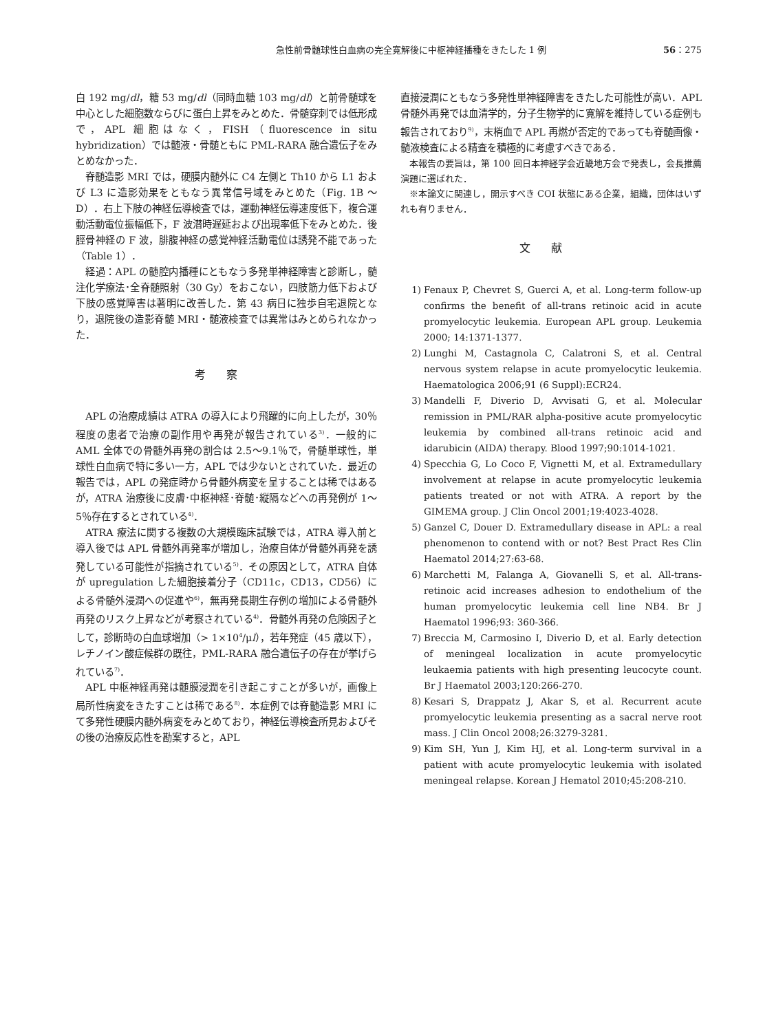急性前骨髄球性白血病の完全寛解後に中枢神経播種をきたした 1 例 56：275
白 192 mg/dl，糖 53 mg/dl（同時血糖 103 mg/dl）と前骨髄球を中心とした細胞数ならびに蛋白上昇をみとめた．骨髄穿刺では低形成で，APL 細胞はなく，FISH（fluorescence in situ hybridization）では髄液・骨髄ともに PML-RARA 融合遺伝子をみとめなかった．
脊髄造影 MRI では，硬膜内髄外に C4 左側と Th10 から L1 および L3 に造影効果をともなう異常信号域をみとめた（Fig. 1B ～D）．右上下肢の神経伝導検査では，運動神経伝導速度低下，複合運動活動電位振幅低下，F 波潜時遅延および出現率低下をみとめた．後脛骨神経の F 波，腓腹神経の感覚神経活動電位は誘発不能であった（Table 1）．
経過：APL の髄腔内播種にともなう多発単神経障害と診断し，髄注化学療法･全脊髄照射（30 Gy）をおこない，四肢筋力低下および下肢の感覚障害は著明に改善した．第 43 病日に独歩自宅退院となり，退院後の造影脊髄 MRI・髄液検査では異常はみとめられなかった．
考察
APL の治療成績は ATRA の導入により飛躍的に向上したが，30％程度の患者で治療の副作用や再発が報告されている<sup>3)</sup>．一般的に AML 全体での骨髄外再発の割合は 2.5～9.1％で，骨髄単球性，単球性白血病で特に多い一方，APL では少ないとされていた．最近の報告では，APL の発症時から骨髄外病変を呈することは稀ではあるが，ATRA 治療後に皮膚･中枢神経･脊髄･縦隔などへの再発例が 1～5％存在するとされている<sup>4)</sup>．
ATRA 療法に関する複数の大規模臨床試験では，ATRA 導入前と導入後では APL 骨髄外再発率が増加し，治療自体が骨髄外再発を誘発している可能性が指摘されている<sup>5)</sup>．その原因として，ATRA 自体が upregulation した細胞接着分子（CD11c，CD13，CD56）による骨髄外浸潤への促進や<sup>6)</sup>，無再発長期生存例の増加による骨髄外再発のリスク上昇などが考察されている<sup>4)</sup>．骨髄外再発の危険因子として，診断時の白血球増加（> 1×10<sup>4</sup>/μl），若年発症（45 歳以下），レチノイン酸症候群の既往，PML-RARA 融合遺伝子の存在が挙げられている<sup>7)</sup>．
APL 中枢神経再発は髄膜浸潤を引き起こすことが多いが，画像上局所性病変をきたすことは稀である<sup>8)</sup>．本症例では脊髄造影 MRI にて多発性硬膜内髄外病変をみとめており，神経伝導検査所見およびその後の治療反応性を勘案すると，APL
直接浸潤にともなう多発性単神経障害をきたした可能性が高い．APL 骨髄外再発では血清学的，分子生物学的に寛解を維持している症例も報告されており<sup>9)</sup>，末梢血で APL 再燃が否定的であっても脊髄画像・髄液検査による精査を積極的に考慮すべきである．
本報告の要旨は，第 100 回日本神経学会近畿地方会で発表し，会長推薦演題に選ばれた．
※本論文に関連し，開示すべき COI 状態にある企業，組織，団体はいずれも有りません．
文献
1) Fenaux P, Chevret S, Guerci A, et al. Long-term follow-up confirms the benefit of all-trans retinoic acid in acute promyelocytic leukemia. European APL group. Leukemia 2000; 14:1371-1377.
2) Lunghi M, Castagnola C, Calatroni S, et al. Central nervous system relapse in acute promyelocytic leukemia. Haematologica 2006;91 (6 Suppl):ECR24.
3) Mandelli F, Diverio D, Avvisati G, et al. Molecular remission in PML/RAR alpha-positive acute promyelocytic leukemia by combined all-trans retinoic acid and idarubicin (AIDA) therapy. Blood 1997;90:1014-1021.
4) Specchia G, Lo Coco F, Vignetti M, et al. Extramedullary involvement at relapse in acute promyelocytic leukemia patients treated or not with ATRA. A report by the GIMEMA group. J Clin Oncol 2001;19:4023-4028.
5) Ganzel C, Douer D. Extramedullary disease in APL: a real phenomenon to contend with or not? Best Pract Res Clin Haematol 2014;27:63-68.
6) Marchetti M, Falanga A, Giovanelli S, et al. All-trans-retinoic acid increases adhesion to endothelium of the human promyelocytic leukemia cell line NB4. Br J Haematol 1996;93: 360-366.
7) Breccia M, Carmosino I, Diverio D, et al. Early detection of meningeal localization in acute promyelocytic leukaemia patients with high presenting leucocyte count. Br J Haematol 2003;120:266-270.
8) Kesari S, Drappatz J, Akar S, et al. Recurrent acute promyelocytic leukemia presenting as a sacral nerve root mass. J Clin Oncol 2008;26:3279-3281.
9) Kim SH, Yun J, Kim HJ, et al. Long-term survival in a patient with acute promyelocytic leukemia with isolated meningeal relapse. Korean J Hematol 2010;45:208-210.